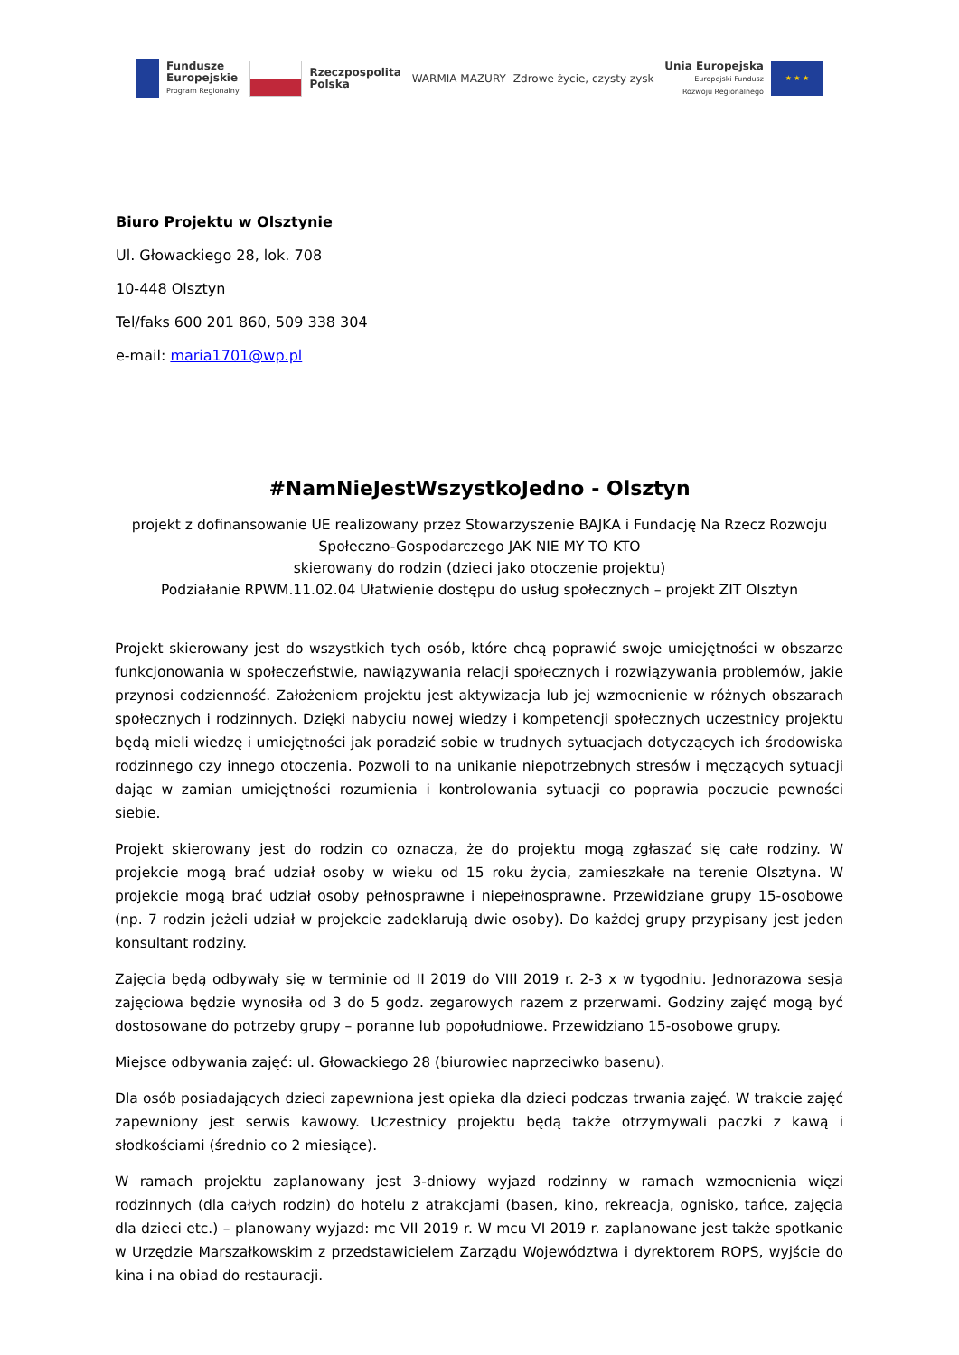Fundusze
Europejskie
Program Regionalny
Rzeczpospolita
Polska
WARMIA MAZURY Zdrowe życie, czysty zysk
Unia Europejska
Europejski Fundusz
Rozwoju Regionalnego
★ ★ ★
Biuro Projektu w Olsztynie
Ul. Głowackiego 28, lok. 708
10-448 Olsztyn
Tel/faks 600 201 860, 509 338 304
e-mail: maria1701@wp.pl
#NamNieJestWszystkoJedno - Olsztyn
projekt z dofinansowanie UE realizowany przez Stowarzyszenie BAJKA i Fundację Na Rzecz Rozwoju
Społeczno-Gospodarczego JAK NIE MY TO KTO
skierowany do rodzin (dzieci jako otoczenie projektu)
Podziałanie RPWM.11.02.04 Ułatwienie dostępu do usług społecznych – projekt ZIT Olsztyn
Projekt skierowany jest do wszystkich tych osób, które chcą poprawić swoje umiejętności w obszarze funkcjonowania w społeczeństwie, nawiązywania relacji społecznych i rozwiązywania problemów, jakie przynosi codzienność. Założeniem projektu jest aktywizacja lub jej wzmocnienie w różnych obszarach społecznych i rodzinnych. Dzięki nabyciu nowej wiedzy i kompetencji społecznych uczestnicy projektu będą mieli wiedzę i umiejętności jak poradzić sobie w trudnych sytuacjach dotyczących ich środowiska rodzinnego czy innego otoczenia. Pozwoli to na unikanie niepotrzebnych stresów i męczących sytuacji dając w zamian umiejętności rozumienia i kontrolowania sytuacji co poprawia poczucie pewności siebie.
Projekt skierowany jest do rodzin co oznacza, że do projektu mogą zgłaszać się całe rodziny. W projekcie mogą brać udział osoby w wieku od 15 roku życia, zamieszkałe na terenie Olsztyna. W projekcie mogą brać udział osoby pełnosprawne i niepełnosprawne. Przewidziane grupy 15-osobowe (np. 7 rodzin jeżeli udział w projekcie zadeklarują dwie osoby). Do każdej grupy przypisany jest jeden konsultant rodziny.
Zajęcia będą odbywały się w terminie od II 2019 do VIII 2019 r. 2-3 x w tygodniu. Jednorazowa sesja zajęciowa będzie wynosiła od 3 do 5 godz. zegarowych razem z przerwami. Godziny zajęć mogą być dostosowane do potrzeby grupy – poranne lub popołudniowe. Przewidziano 15-osobowe grupy.
Miejsce odbywania zajęć: ul. Głowackiego 28 (biurowiec naprzeciwko basenu).
Dla osób posiadających dzieci zapewniona jest opieka dla dzieci podczas trwania zajęć. W trakcie zajęć zapewniony jest serwis kawowy. Uczestnicy projektu będą także otrzymywali paczki z kawą i słodkościami (średnio co 2 miesiące).
W ramach projektu zaplanowany jest 3-dniowy wyjazd rodzinny w ramach wzmocnienia więzi rodzinnych (dla całych rodzin) do hotelu z atrakcjami (basen, kino, rekreacja, ognisko, tańce, zajęcia dla dzieci etc.) – planowany wyjazd: mc VII 2019 r. W mcu VI 2019 r. zaplanowane jest także spotkanie w Urzędzie Marszałkowskim z przedstawicielem Zarządu Województwa i dyrektorem ROPS, wyjście do kina i na obiad do restauracji.